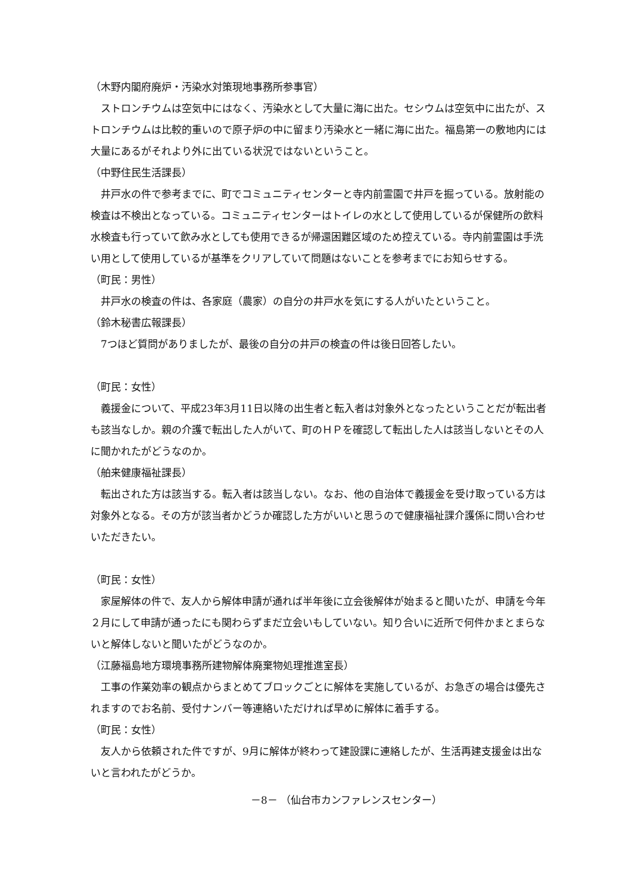（木野内閣府廃炉・汚染水対策現地事務所参事官）
ストロンチウムは空気中にはなく、汚染水として大量に海に出た。セシウムは空気中に出たが、ストロンチウムは比較的重いので原子炉の中に留まり汚染水と一緒に海に出た。福島第一の敷地内には大量にあるがそれより外に出ている状況ではないということ。
（中野住民生活課長）
井戸水の件で参考までに、町でコミュニティセンターと寺内前霊園で井戸を掘っている。放射能の検査は不検出となっている。コミュニティセンターはトイレの水として使用しているが保健所の飲料水検査も行っていて飲み水としても使用できるが帰還困難区域のため控えている。寺内前霊園は手洗い用として使用しているが基準をクリアしていて問題はないことを参考までにお知らせする。
（町民：男性）
井戸水の検査の件は、各家庭（農家）の自分の井戸水を気にする人がいたということ。
（鈴木秘書広報課長）
7つほど質問がありましたが、最後の自分の井戸の検査の件は後日回答したい。
（町民：女性）
義援金について、平成23年3月11日以降の出生者と転入者は対象外となったということだが転出者も該当なしか。親の介護で転出した人がいて、町のＨＰを確認して転出した人は該当しないとその人に聞かれたがどうなのか。
（舶来健康福祉課長）
転出された方は該当する。転入者は該当しない。なお、他の自治体で義援金を受け取っている方は対象外となる。その方が該当者かどうか確認した方がいいと思うので健康福祉課介護係に問い合わせいただきたい。
（町民：女性）
家屋解体の件で、友人から解体申請が通れば半年後に立会後解体が始まると聞いたが、申請を今年２月にして申請が通ったにも関わらずまだ立会いもしていない。知り合いに近所で何件かまとまらないと解体しないと聞いたがどうなのか。
（江藤福島地方環境事務所建物解体廃棄物処理推進室長）
工事の作業効率の観点からまとめてブロックごとに解体を実施しているが、お急ぎの場合は優先されますのでお名前、受付ナンバー等連絡いただければ早めに解体に着手する。
（町民：女性）
友人から依頼された件ですが、9月に解体が終わって建設課に連絡したが、生活再建支援金は出ないと言われたがどうか。
－8－ （仙台市カンファレンスセンター）